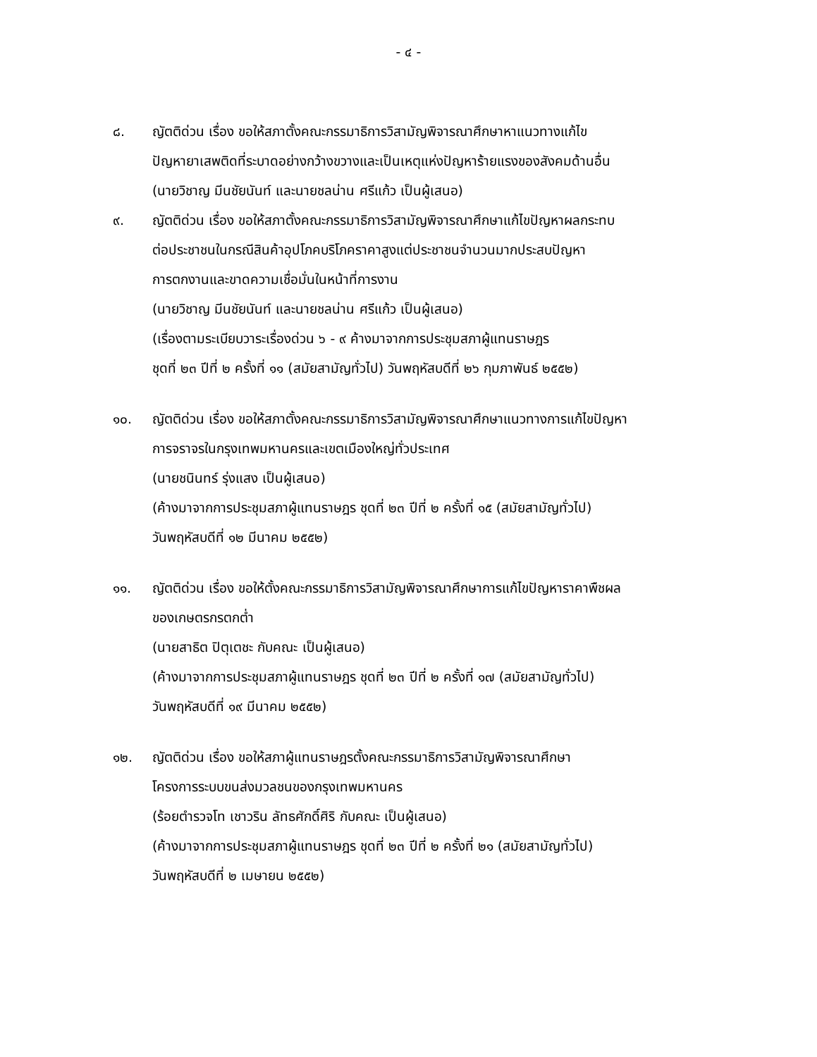- ๔ -
๘. ญัตติด่วน เรื่อง ขอให้สภาตั้งคณะกรรมาธิการวิสามัญพิจารณาศึกษาหาแนวทางแก้ไข
ปัญหายาเสพติดที่ระบาดอย่างกว้างขวางและเป็นเหตุแห่งปัญหาร้ายแรงของสังคมด้านอื่น
(นายวิชาญ มีนชัยนันท์ และนายชลน่าน ศรีแก้ว เป็นผู้เสนอ)
๙. ญัตติด่วน เรื่อง ขอให้สภาตั้งคณะกรรมาธิการวิสามัญพิจารณาศึกษาแก้ไขปัญหาผลกระทบ
ต่อประชาชนในกรณีสินค้าอุปโภคบริโภคราคาสูงแต่ประชาชนจำนวนมากประสบปัญหา
การตกงานและขาดความเชื่อมั่นในหน้าที่การงาน
(นายวิชาญ มีนชัยนันท์ และนายชลน่าน ศรีแก้ว เป็นผู้เสนอ)
(เรื่องตามระเบียบวาระเรื่องด่วน ๖ - ๙ ค้างมาจากการประชุมสภาผู้แทนราษฎร
ชุดที่ ๒๓ ปีที่ ๒ ครั้งที่ ๑๑ (สมัยสามัญทั่วไป) วันพฤหัสบดีที่ ๒๖ กุมภาพันธ์ ๒๕๕๒)
๑๐. ญัตติด่วน เรื่อง ขอให้สภาตั้งคณะกรรมาธิการวิสามัญพิจารณาศึกษาแนวทางการแก้ไขปัญหา
การจราจรในกรุงเทพมหานครและเขตเมืองใหญ่ทั่วประเทศ
(นายชนินทร์ รุ่งแสง เป็นผู้เสนอ)
(ค้างมาจากการประชุมสภาผู้แทนราษฎร ชุดที่ ๒๓ ปีที่ ๒ ครั้งที่ ๑๕ (สมัยสามัญทั่วไป)
วันพฤหัสบดีที่ ๑๒ มีนาคม ๒๕๕๒)
๑๑. ญัตติด่วน เรื่อง ขอให้ตั้งคณะกรรมาธิการวิสามัญพิจารณาศึกษาการแก้ไขปัญหาราคาพืชผล
ของเกษตรกรตกต่ำ
(นายสาธิต ปิตุเตชะ กับคณะ เป็นผู้เสนอ)
(ค้างมาจากการประชุมสภาผู้แทนราษฎร ชุดที่ ๒๓ ปีที่ ๒ ครั้งที่ ๑๗ (สมัยสามัญทั่วไป)
วันพฤหัสบดีที่ ๑๙ มีนาคม ๒๕๕๒)
๑๒. ญัตติด่วน เรื่อง ขอให้สภาผู้แทนราษฎรตั้งคณะกรรมาธิการวิสามัญพิจารณาศึกษา
โครงการระบบขนส่งมวลชนของกรุงเทพมหานคร
(ร้อยตำรวจโท เชาวริน ลัทธศักดิ์ศิริ กับคณะ เป็นผู้เสนอ)
(ค้างมาจากการประชุมสภาผู้แทนราษฎร ชุดที่ ๒๓ ปีที่ ๒ ครั้งที่ ๒๑ (สมัยสามัญทั่วไป)
วันพฤหัสบดีที่ ๒ เมษายน ๒๕๕๒)